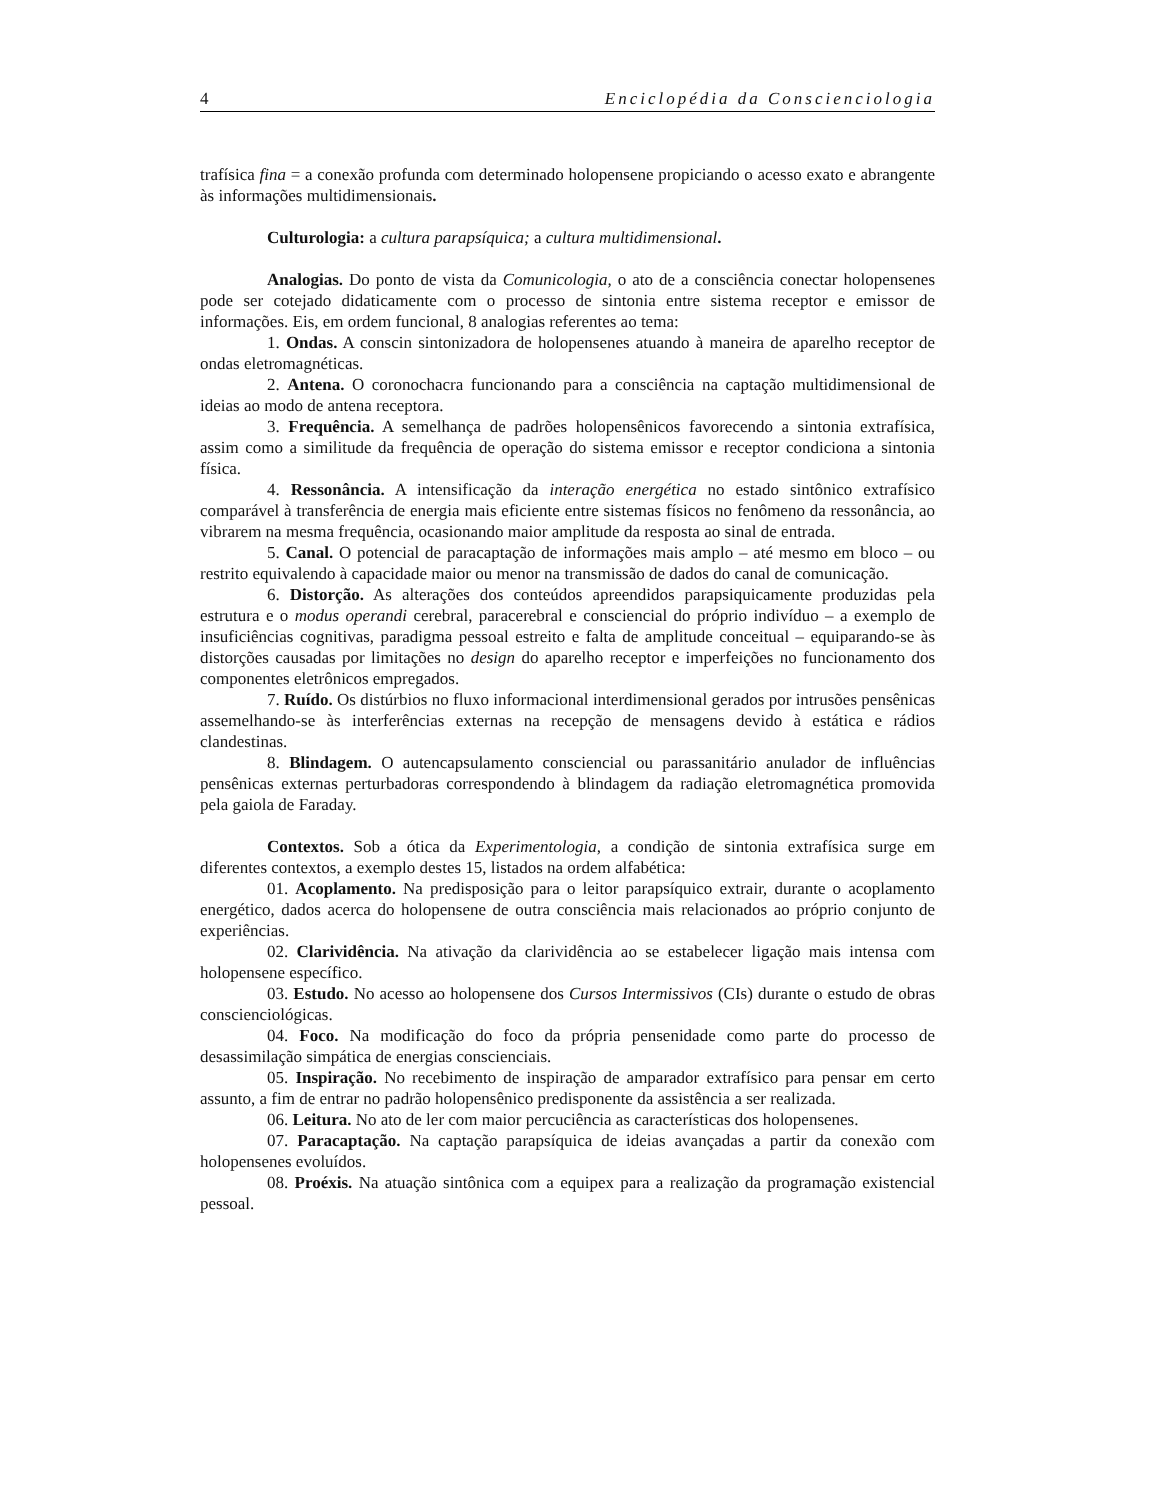4 Enciclopédia da Conscienciologia
trafísica fina = a conexão profunda com determinado holopensene propiciando o acesso exato e abrangente às informações multidimensionais.
Culturologia: a cultura parapsíquica; a cultura multidimensional.
Analogias. Do ponto de vista da Comunicologia, o ato de a consciência conectar holopensenes pode ser cotejado didaticamente com o processo de sintonia entre sistema receptor e emissor de informações. Eis, em ordem funcional, 8 analogias referentes ao tema:
1. Ondas. A conscin sintonizadora de holopensenes atuando à maneira de aparelho receptor de ondas eletromagnéticas.
2. Antena. O coronochacra funcionando para a consciência na captação multidimensional de ideias ao modo de antena receptora.
3. Frequência. A semelhança de padrões holopensênicos favorecendo a sintonia extrafísica, assim como a similitude da frequência de operação do sistema emissor e receptor condiciona a sintonia física.
4. Ressonância. A intensificação da interação energética no estado sintônico extrafísico comparável à transferência de energia mais eficiente entre sistemas físicos no fenômeno da ressonância, ao vibrarem na mesma frequência, ocasionando maior amplitude da resposta ao sinal de entrada.
5. Canal. O potencial de paracaptação de informações mais amplo – até mesmo em bloco – ou restrito equivalendo à capacidade maior ou menor na transmissão de dados do canal de comunicação.
6. Distorção. As alterações dos conteúdos apreendidos parapsiquicamente produzidas pela estrutura e o modus operandi cerebral, paracerebral e consciencial do próprio indivíduo – a exemplo de insuficiências cognitivas, paradigma pessoal estreito e falta de amplitude conceitual – equiparando-se às distorções causadas por limitações no design do aparelho receptor e imperfeições no funcionamento dos componentes eletrônicos empregados.
7. Ruído. Os distúrbios no fluxo informacional interdimensional gerados por intrusões pensênicas assemelhando-se às interferências externas na recepção de mensagens devido à estática e rádios clandestinas.
8. Blindagem. O autencapsulamento consciencial ou parassanitário anulador de influências pensênicas externas perturbadoras correspondendo à blindagem da radiação eletromagnética promovida pela gaiola de Faraday.
Contextos. Sob a ótica da Experimentologia, a condição de sintonia extrafísica surge em diferentes contextos, a exemplo destes 15, listados na ordem alfabética:
01. Acoplamento. Na predisposição para o leitor parapsíquico extrair, durante o acoplamento energético, dados acerca do holopensene de outra consciência mais relacionados ao próprio conjunto de experiências.
02. Clarividência. Na ativação da clarividência ao se estabelecer ligação mais intensa com holopensene específico.
03. Estudo. No acesso ao holopensene dos Cursos Intermissivos (CIs) durante o estudo de obras conscienciológicas.
04. Foco. Na modificação do foco da própria pensenidade como parte do processo de desassimilação simpática de energias conscienciais.
05. Inspiração. No recebimento de inspiração de amparador extrafísico para pensar em certo assunto, a fim de entrar no padrão holopensênico predisponente da assistência a ser realizada.
06. Leitura. No ato de ler com maior percuciência as características dos holopensenes.
07. Paracaptação. Na captação parapsíquica de ideias avançadas a partir da conexão com holopensenes evoluídos.
08. Proéxis. Na atuação sintônica com a equipex para a realização da programação existencial pessoal.